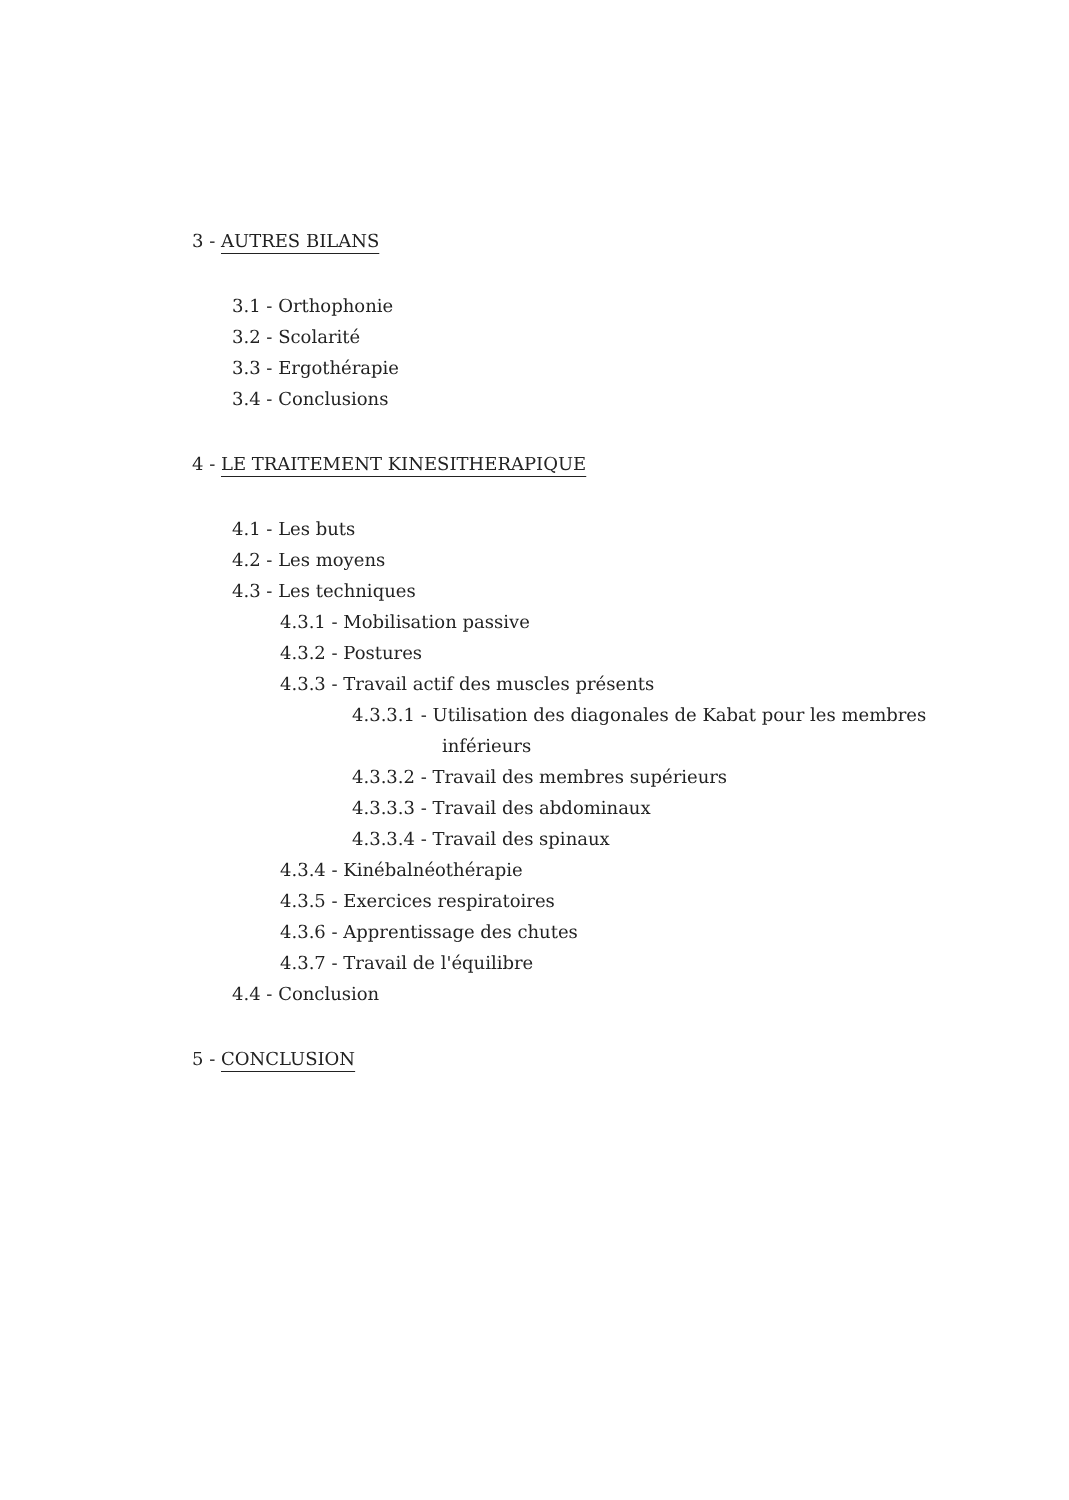3 - AUTRES BILANS
3.1 - Orthophonie
3.2 - Scolarité
3.3 - Ergothérapie
3.4 - Conclusions
4 - LE TRAITEMENT KINESITHERAPIQUE
4.1 - Les buts
4.2 - Les moyens
4.3 - Les techniques
4.3.1 - Mobilisation passive
4.3.2 - Postures
4.3.3 - Travail actif des muscles présents
4.3.3.1 - Utilisation des diagonales de Kabat pour les membres inférieurs
4.3.3.2 - Travail des membres supérieurs
4.3.3.3 - Travail des abdominaux
4.3.3.4 - Travail des spinaux
4.3.4 - Kinébalnéothérapie
4.3.5 - Exercices respiratoires
4.3.6 - Apprentissage des chutes
4.3.7 - Travail de l'équilibre
4.4 - Conclusion
5 - CONCLUSION